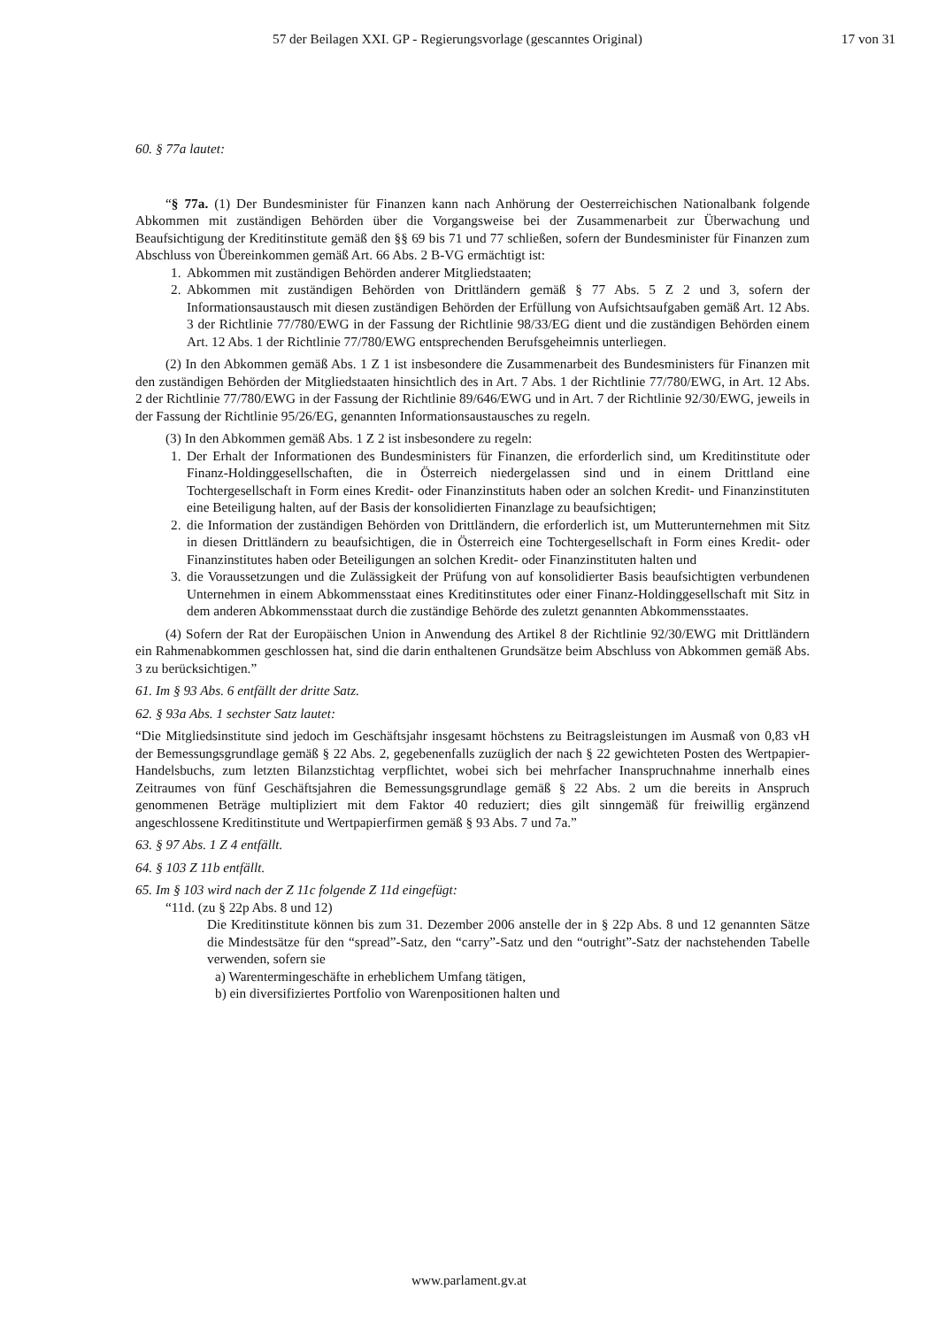57 der Beilagen XXI. GP - Regierungsvorlage (gescanntes Original)
17 von 31
60. § 77a lautet:
“§ 77a. (1) Der Bundesminister für Finanzen kann nach Anhörung der Oesterreichischen National­bank folgende Abkommen mit zuständigen Behörden über die Vorgangsweise bei der Zusammenarbeit zur Überwachung und Beaufsichtigung der Kreditinstitute gemäß den §§ 69 bis 71 und 77 schließen, sofern der Bundesminister für Finanzen zum Abschluss von Übereinkommen gemäß Art. 66 Abs. 2 B-VG ermächtigt ist:
1. Abkommen mit zuständigen Behörden anderer Mitgliedstaaten;
2. Abkommen mit zuständigen Behörden von Drittländern gemäß § 77 Abs. 5 Z 2 und 3, sofern der Informationsaustausch mit diesen zuständigen Behörden der Erfüllung von Aufsichtsaufgaben gemäß Art. 12 Abs. 3 der Richtlinie 77/780/EWG in der Fassung der Richtlinie 98/33/EG dient und die zuständigen Behörden einem Art. 12 Abs. 1 der Richtlinie 77/780/EWG entsprechenden Berufsgeheimnis unterliegen.
(2) In den Abkommen gemäß Abs. 1 Z 1 ist insbesondere die Zusammenarbeit des Bundesministers für Finanzen mit den zuständigen Behörden der Mitgliedstaaten hinsichtlich des in Art. 7 Abs. 1 der Richtlinie 77/780/EWG, in Art. 12 Abs. 2 der Richtlinie 77/780/EWG in der Fassung der Richtlinie 89/646/EWG und in Art. 7 der Richtlinie 92/30/EWG, jeweils in der Fassung der Richtlinie 95/26/EG, genannten Informationsaustausches zu regeln.
(3) In den Abkommen gemäß Abs. 1 Z 2 ist insbesondere zu regeln:
1. Der Erhalt der Informationen des Bundesministers für Finanzen, die erforderlich sind, um Kreditinstitute oder Finanz-Holdinggesellschaften, die in Österreich niedergelassen sind und in einem Drittland eine Tochtergesellschaft in Form eines Kredit- oder Finanzinstituts haben oder an solchen Kredit- und Finanzinstituten eine Beteiligung halten, auf der Basis der konsolidierten Finanzlage zu beaufsichtigen;
2. die Information der zuständigen Behörden von Drittländern, die erforderlich ist, um Mutter­unternehmen mit Sitz in diesen Drittländern zu beaufsichtigen, die in Österreich eine Tochtergesellschaft in Form eines Kredit- oder Finanzinstitutes haben oder Beteiligungen an solchen Kredit- oder Finanzinstituten halten und
3. die Voraussetzungen und die Zulässigkeit der Prüfung von auf konsolidierter Basis beauf­sichtigten verbundenen Unternehmen in einem Abkommensstaat eines Kreditinstitutes oder einer Finanz-Holdinggesellschaft mit Sitz in dem anderen Abkommensstaat durch die zuständige Behörde des zuletzt genannten Abkommensstaates.
(4) Sofern der Rat der Europäischen Union in Anwendung des Artikel 8 der Richtlinie 92/30/EWG mit Drittländern ein Rahmenabkommen geschlossen hat, sind die darin enthaltenen Grundsätze beim Abschluss von Abkommen gemäß Abs. 3 zu berücksichtigen.”
61. Im § 93 Abs. 6 entfällt der dritte Satz.
62. § 93a Abs. 1 sechster Satz lautet:
“Die Mitgliedsinstitute sind jedoch im Geschäftsjahr insgesamt höchstens zu Beitragsleistungen im Aus­maß von 0,83 vH der Bemessungsgrundlage gemäß § 22 Abs. 2, gegebenenfalls zuzüglich der nach § 22 gewichteten Posten des Wertpapier-Handelsbuchs, zum letzten Bilanzstichtag verpflichtet, wobei sich bei mehrfacher Inanspruchnahme innerhalb eines Zeitraumes von fünf Geschäftsjahren die Bemessungs­grundlage gemäß § 22 Abs. 2 um die bereits in Anspruch genommenen Beträge multipliziert mit dem Faktor 40 reduziert; dies gilt sinngemäß für freiwillig ergänzend angeschlossene Kreditinstitute und Wertpapierfirmen gemäß § 93 Abs. 7 und 7a.”
63. § 97 Abs. 1 Z 4 entfällt.
64. § 103 Z 11b entfällt.
65. Im § 103 wird nach der Z 11c folgende Z 11d eingefügt:
“11d. (zu § 22p Abs. 8 und 12)
Die Kreditinstitute können bis zum 31. Dezember 2006 anstelle der in § 22p Abs. 8 und 12 genannten Sätze die Mindestsätze für den “spread”-Satz, den “carry”-Satz und den “outright”-Satz der nachstehenden Tabelle verwenden, sofern sie
a) Warentermingeschäfte in erheblichem Umfang tätigen,
b) ein diversifiziertes Portfolio von Warenpositionen halten und
www.parlament.gv.at